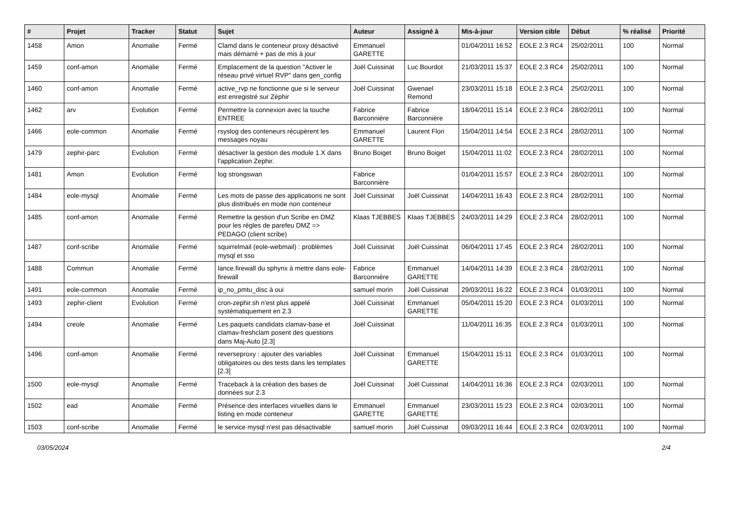| # | Projet | Tracker | Statut | Sujet | Auteur | Assigné à | Mis-à-jour | Version cible | Début | % réalisé | Priorité |
| --- | --- | --- | --- | --- | --- | --- | --- | --- | --- | --- | --- |
| 1458 | Amon | Anomalie | Fermé | Clamd dans le conteneur proxy désactivé mais démarré + pas de mis à jour | Emmanuel GARETTE | | 01/04/2011 16:52 | EOLE 2.3 RC4 | 25/02/2011 | 100 | Normal |
| 1459 | conf-amon | Anomalie | Fermé | Emplacement de la question "Activer le réseau privé virtuel RVP" dans gen_config | Joël Cuissinat | Luc Bourdot | 21/03/2011 15:37 | EOLE 2.3 RC4 | 25/02/2011 | 100 | Normal |
| 1460 | conf-amon | Anomalie | Fermé | active_rvp ne fonctionne que si le serveur est enregistré sur Zéphir | Joël Cuissinat | Gwenael Remond | 23/03/2011 15:18 | EOLE 2.3 RC4 | 25/02/2011 | 100 | Normal |
| 1462 | arv | Evolution | Fermé | Permettre la connexion avec la touche ENTREE | Fabrice Barconnière | Fabrice Barconnière | 18/04/2011 15:14 | EOLE 2.3 RC4 | 28/02/2011 | 100 | Normal |
| 1466 | eole-common | Anomalie | Fermé | rsyslog des conteneurs récupèrent les messages noyau | Emmanuel GARETTE | Laurent Flori | 15/04/2011 14:54 | EOLE 2.3 RC4 | 28/02/2011 | 100 | Normal |
| 1479 | zephir-parc | Evolution | Fermé | désactiver la gestion des module 1.X dans l'application Zephir. | Bruno Boiget | Bruno Boiget | 15/04/2011 11:02 | EOLE 2.3 RC4 | 28/02/2011 | 100 | Normal |
| 1481 | Amon | Evolution | Fermé | log strongswan | Fabrice Barconnière | | 01/04/2011 15:57 | EOLE 2.3 RC4 | 28/02/2011 | 100 | Normal |
| 1484 | eole-mysql | Anomalie | Fermé | Les mots de passe des applications ne sont plus distribués en mode non conteneur | Joël Cuissinat | Joël Cuissinat | 14/04/2011 16:43 | EOLE 2.3 RC4 | 28/02/2011 | 100 | Normal |
| 1485 | conf-amon | Anomalie | Fermé | Remettre la gestion d'un Scribe en DMZ pour les règles de parefeu DMZ => PEDAGO (client scribe) | Klaas TJEBBES | Klaas TJEBBES | 24/03/2011 14:29 | EOLE 2.3 RC4 | 28/02/2011 | 100 | Normal |
| 1487 | conf-scribe | Anomalie | Fermé | squirrelmail (eole-webmail) : problèmes mysql et sso | Joël Cuissinat | Joël Cuissinat | 06/04/2011 17:45 | EOLE 2.3 RC4 | 28/02/2011 | 100 | Normal |
| 1488 | Commun | Anomalie | Fermé | lance.firewall du sphynx à mettre dans eole-firewall | Fabrice Barconnière | Emmanuel GARETTE | 14/04/2011 14:39 | EOLE 2.3 RC4 | 28/02/2011 | 100 | Normal |
| 1491 | eole-common | Anomalie | Fermé | ip_no_pmtu_disc à oui | samuel morin | Joël Cuissinat | 29/03/2011 16:22 | EOLE 2.3 RC4 | 01/03/2011 | 100 | Normal |
| 1493 | zephir-client | Evolution | Fermé | cron-zephir.sh n'est plus appelé systématiquement en 2.3 | Joël Cuissinat | Emmanuel GARETTE | 05/04/2011 15:20 | EOLE 2.3 RC4 | 01/03/2011 | 100 | Normal |
| 1494 | creole | Anomalie | Fermé | Les paquets candidats clamav-base et clamav-freshclam posent des questions dans Maj-Auto [2.3] | Joël Cuissinat | | 11/04/2011 16:35 | EOLE 2.3 RC4 | 01/03/2011 | 100 | Normal |
| 1496 | conf-amon | Anomalie | Fermé | reverseproxy : ajouter des variables obligatoires ou des tests dans les templates [2.3] | Joël Cuissinat | Emmanuel GARETTE | 15/04/2011 15:11 | EOLE 2.3 RC4 | 01/03/2011 | 100 | Normal |
| 1500 | eole-mysql | Anomalie | Fermé | Traceback à la création des bases de données sur 2.3 | Joël Cuissinat | Joël Cuissinat | 14/04/2011 16:36 | EOLE 2.3 RC4 | 02/03/2011 | 100 | Normal |
| 1502 | ead | Anomalie | Fermé | Présence des interfaces viruelles dans le listing en mode conteneur | Emmanuel GARETTE | Emmanuel GARETTE | 23/03/2011 15:23 | EOLE 2.3 RC4 | 02/03/2011 | 100 | Normal |
| 1503 | conf-scribe | Anomalie | Fermé | le service mysql n'est pas désactivable | samuel morin | Joël Cuissinat | 09/03/2011 16:44 | EOLE 2.3 RC4 | 02/03/2011 | 100 | Normal |
03/05/2024 2/4